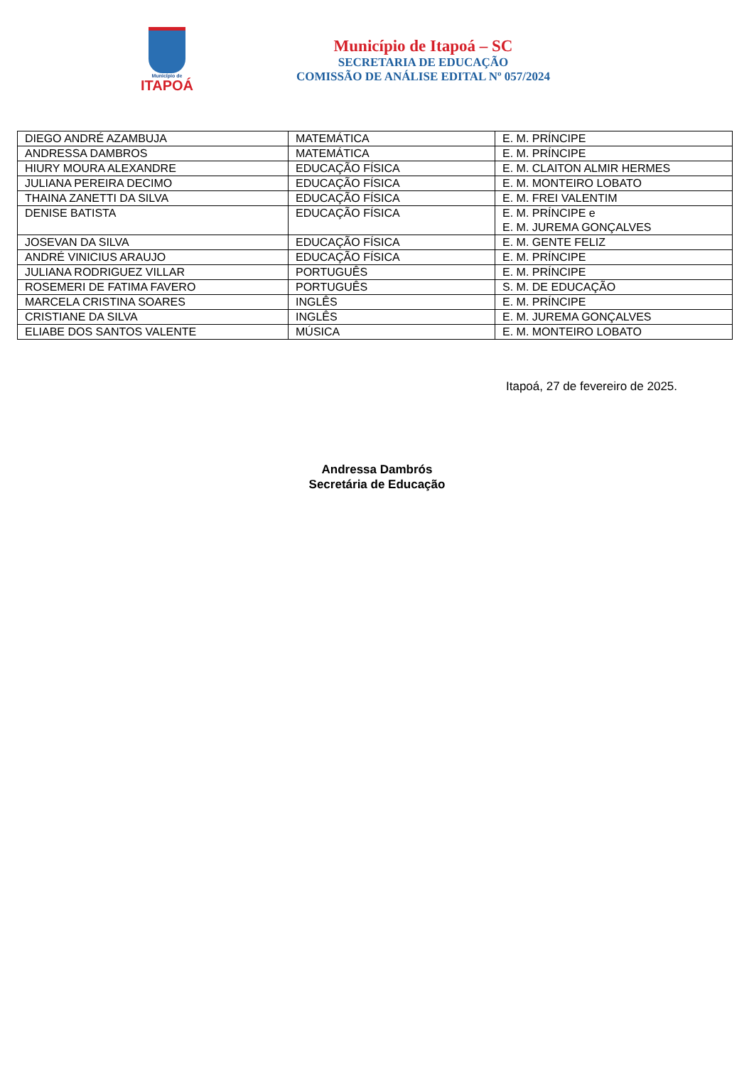Município de
ITAPOÁ
Município de Itapoá – SC
SECRETARIA DE EDUCAÇÃO
COMISSÃO DE ANÁLISE EDITAL Nº 057/2024
| DIEGO ANDRÉ AZAMBUJA | MATEMÁTICA | E. M. PRÍNCIPE |
| ANDRESSA DAMBROS | MATEMÁTICA | E. M. PRÍNCIPE |
| HIURY MOURA ALEXANDRE | EDUCAÇÃO FÍSICA | E. M. CLAITON ALMIR HERMES |
| JULIANA PEREIRA DECIMO | EDUCAÇÃO FÍSICA | E. M. MONTEIRO LOBATO |
| THAINA ZANETTI DA SILVA | EDUCAÇÃO FÍSICA | E. M. FREI VALENTIM |
| DENISE BATISTA | EDUCAÇÃO FÍSICA | E. M. PRÍNCIPE e E. M. JUREMA GONÇALVES |
| JOSEVAN DA SILVA | EDUCAÇÃO FÍSICA | E. M. GENTE FELIZ |
| ANDRÉ VINICIUS ARAUJO | EDUCAÇÃO FÍSICA | E. M. PRÍNCIPE |
| JULIANA RODRIGUEZ VILLAR | PORTUGUÊS | E. M. PRÍNCIPE |
| ROSEMERI DE FATIMA FAVERO | PORTUGUÊS | S. M. DE EDUCAÇÃO |
| MARCELA CRISTINA SOARES | INGLÊS | E. M. PRÍNCIPE |
| CRISTIANE DA SILVA | INGLÊS | E. M. JUREMA GONÇALVES |
| ELIABE DOS SANTOS VALENTE | MÚSICA | E. M. MONTEIRO LOBATO |
Itapoá, 27 de fevereiro de 2025.
Andressa Dambrós
Secretária de Educação